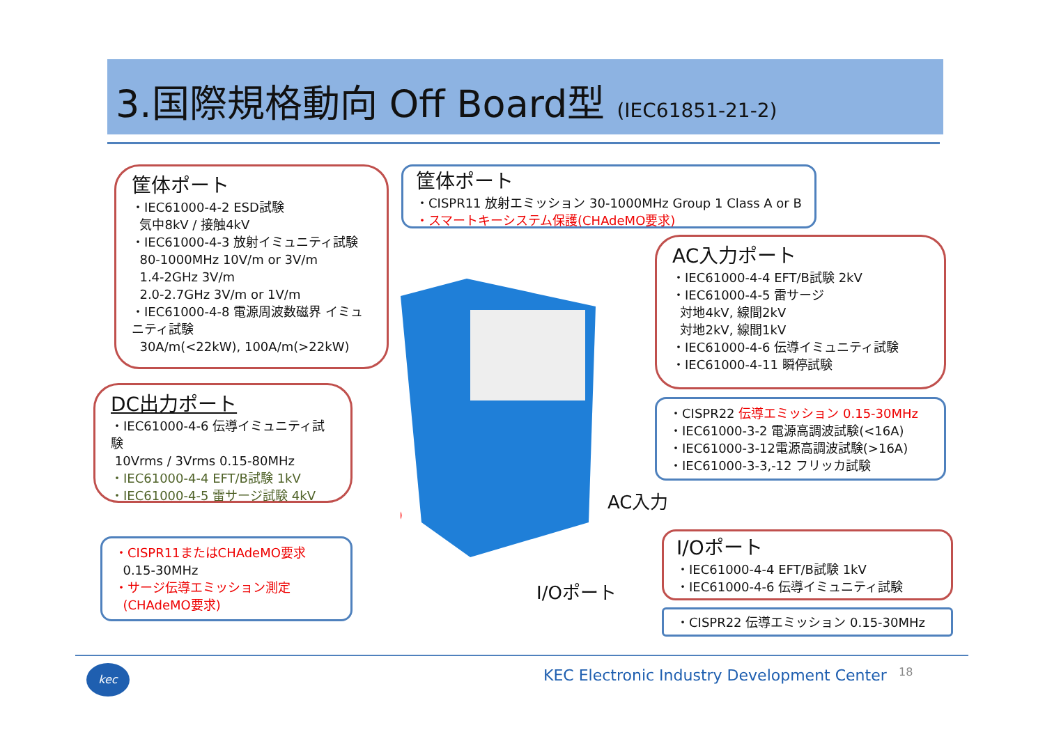3.国際規格動向 Off Board型 (IEC61851-21-2)
筐体ポート
・IEC61000-4-2 ESD試験
気中8kV / 接触4kV
・IEC61000-4-3 放射イミュニティ試験
80-1000MHz 10V/m or 3V/m
1.4-2GHz 3V/m
2.0-2.7GHz 3V/m or 1V/m
・IEC61000-4-8 電源周波数磁界 イミュニティ試験
30A/m(<22kW), 100A/m(>22kW)
筐体ポート
・CISPR11 放射エミッション 30-1000MHz Group 1 Class A or B
・スマートキーシステム保護(CHAdeMO要求)
AC入力ポート
・IEC61000-4-4 EFT/B試験 2kV
・IEC61000-4-5 雷サージ
対地4kV, 線間2kV
対地2kV, 線間1kV
・IEC61000-4-6 伝導イミュニティ試験
・IEC61000-4-11 瞬停試験
DC出力ポート
・IEC61000-4-6 伝導イミュニティ試験
10Vrms / 3Vrms 0.15-80MHz
・IEC61000-4-4 EFT/B試験 1kV
・IEC61000-4-5 雷サージ試験 4kV
・CISPR22 伝導エミッション 0.15-30MHz
・IEC61000-3-2 電源高調波試験(<16A)
・IEC61000-3-12電源高調波試験(>16A)
・IEC61000-3-3,-12 フリッカ試験
AC入力
・CISPR11またはCHAdeMO要求
0.15-30MHz
・サージ伝導エミッション測定
(CHAdeMO要求)
I/Oポート
・IEC61000-4-4 EFT/B試験 1kV
・IEC61000-4-6 伝導イミュニティ試験
I/Oポート
・CISPR22 伝導エミッション 0.15-30MHz
kec
KEC Electronic Industry Development Center
18